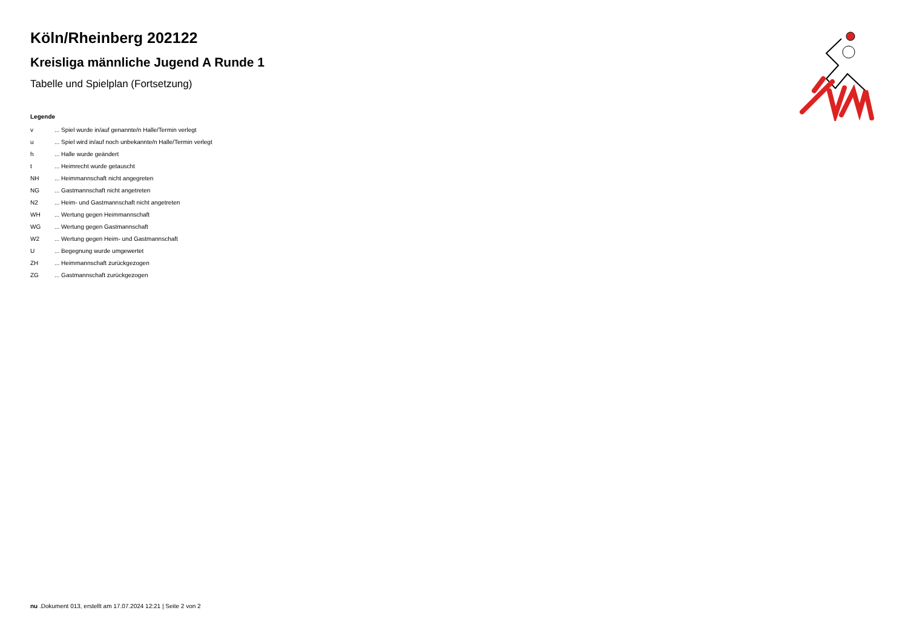Köln/Rheinberg 202122
Kreisliga männliche Jugend A Runde 1
Tabelle und Spielplan (Fortsetzung)
Legende
| v | ... Spiel wurde in/auf genannte/n Halle/Termin verlegt |
| u | ... Spiel wird in/auf noch unbekannte/n Halle/Termin verlegt |
| h | ... Halle wurde geändert |
| t | ... Heimrecht wurde getauscht |
| NH | ... Heimmannschaft nicht angegreten |
| NG | ... Gastmannschaft nicht angetreten |
| N2 | ... Heim- und Gastmannschaft nicht angetreten |
| WH | ... Wertung gegen Heimmannschaft |
| WG | ... Wertung gegen Gastmannschaft |
| W2 | ... Wertung gegen Heim- und Gastmannschaft |
| U | ... Begegnung wurde umgewertet |
| ZH | ... Heimmannschaft zurückgezogen |
| ZG | ... Gastmannschaft zurückgezogen |
nu .Dokument 013, erstellt am 17.07.2024 12:21 | Seite 2 von 2